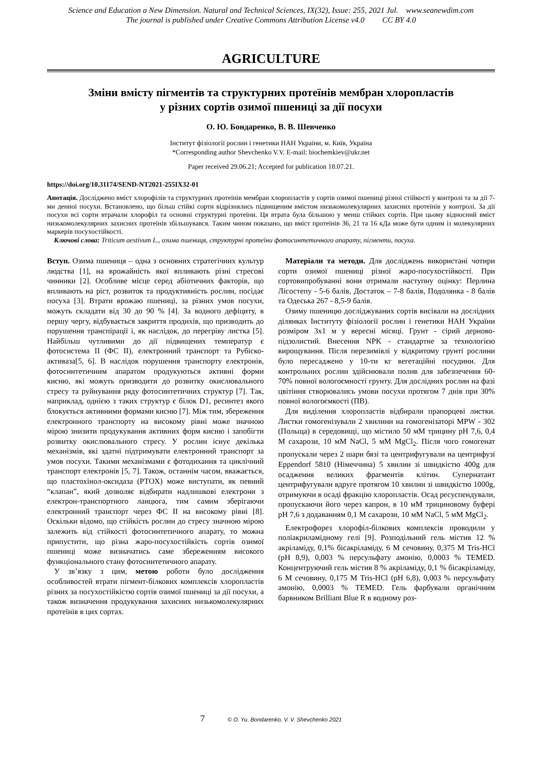Science and Education a New Dimension. Natural and Technical Sciences, IX(32), Issue: 255, 2021 Jul. www.seanewdim.com
The journal is published under Creative Commons Attribution License v4.0 CC BY 4.0
AGRICULTURE
Зміни вмісту пігментів та структурних протеїнів мембран хлоропластів
у різних сортів озимої пшениці за дії посухи
О. Ю. Бондаренко, В. В. Шевченко
Інститут фізіології рослин і генетики НАН України, м. Київ, Україна
*Corresponding author Shevchenko V.V. E-mail: biochemkiev@ukr.net
Paper received 29.06.21; Accepted for publication 18.07.21.
https://doi.org/10.31174/SEND-NT2021-255IX32-01
Анотація. Досліджено вміст хлорофілів та структурних протеїнів мембран хлоропластів у сортів озимої пшениці різної стійкості у контролі та за дії 7-ми денної посухи. Встановлено, що більш стійкі сорти відрізнялись підвищеним вмістом низькомолекулярних захисних протеїнів у контролі. За дії посухи всі сорти втрачали хлорофіл та основні структурні протеїни. Ця втрата була більшою у менш стійких сортів. При цьому відносний вміст низькомолекулярних захисних протеїнів збільшувався. Таким чином показано, що вміст протеїнів 36, 21 та 16 кДа може бути одним із молекулярних маркерів посухостійкості.
Ключові слова: Triticum aestivum L., озима пшениця, структурні протеїни фотосинтетичного апарату, пігменти, посуха.
Вступ. Озима пшениця – одна з основних стратегічних культур людства [1], на врожайність якої впливають різні стресові чинники [2]. Особливе місце серед абіотичних факторів, що впливають на ріст, розвиток та продуктивність рослин, посідає посуха [3]. Втрати врожаю пшениці, за різних умов посухи, можуть складати від 30 до 90 % [4]. За водного дефіциту, в першу чергу, відбувається закриття продихів, що призводить до порушення транспірації і, як наслідок, до перегріву листка [5]. Найбільш чутливими до дії підвищених температур є фотосистема ІІ (ФС ІІ), електронний транспорт та Рубіско-активаза[5, 6]. В наслідок порушення транспорту електронів, фотосинтетичним апаратом продукуються активні форми кисню, які можуть призводити до розвитку окислювального стресу та руйнування ряду фотосинтетичних структур [7]. Так, наприклад, однією з таких структур є білок D1, ресинтез якого блокується активними формами кисню [7]. Між тим, збереження електронного транспорту на високому рівні може значною мірою знизити продукування активних форм кисню і запобігти розвитку окислювального стресу. У рослин існує декілька механізмів, які здатні підтримувати електронний транспорт за умов посухи. Такими механізмами є фотодихання та циклічний транспорт електронів [5, 7]. Також, останнім часом, вважається, що пластохінол-оксидаза (PTOX) може виступати, як певний “клапан”, який дозволяє відбирати надлишкові електрони з електрон-транспортного ланцюга, тим самим зберігаючи електронний транспорт через ФС ІІ на високому рівні [8]. Оскільки відомо, що стійкість рослин до стресу значною мірою залежить від стійкості фотосинтетичного апарату, то можна припустити, що різна жаро-посухостійкість сортів озимої пшениці може визначатись саме збереженням високого функціонального стану фотосинтетичного апарату.
У зв’язку з цим, метою роботи було дослідження особливостей втрати пігмент-білкових комплексів хлоропластів різних за посухостійкістю сортів озимої пшениці за дії посухи, а також визначення продукування захисних низькомолекулярних протеїнів в цих сортах.
Матеріали та методи. Для досліджень використані чотири сорти озимої пшениці різної жаро-посухостійкості. При сортовипробуванні вони отримали наступну оцінку: Перлина Лісостепу - 5-6 балів, Достаток – 7-8 балів, Подолянка - 8 балів та Одеська 267 - 8,5-9 балів.
Озиму пшеницю досліджуваних сортів висівали на дослідних ділянках Інституту фізіології рослин і генетики НАН України розміром 3х1 м у вересні місяці. Грунт - сірий дерново-підзолистий. Внесення NPK - стандартне за технологією вирощування. Після перезимівлі у відкритому грунті рослини було пересаджено у 10-ти кг вегетаційні посудини. Для контрольних рослин здійснювали полив для забезпечення 60-70% повної вологоємності грунту. Для дослідних рослин на фазі цвітіння створювались умови посухи протягом 7 днів при 30% повної вологоємкості (ПВ).
Для виділення хлоропластів відбирали прапорцеві листки. Листки гомогенізували 2 хвилини на гомогенізаторі MPW - 302 (Польща) в середовищі, що містило 50 мМ трицину pH 7,6, 0,4 М сахарози, 10 мМ NaCl, 5 мМ MgCl<sub>2</sub>. Після чого гомогенат пропускали через 2 шари бязі та центрифугували на центрифузі Eppendorf 5810 (Німеччина) 5 хвилин зі швидкістю 400g для осадження великих фрагментів клітин. Супернатант центрифугували вдруге протягом 10 хвилин зі швидкістю 1000g, отримуючи в осаді фракцію хлоропластів. Осад ресуспендували, пропускаючи його через капрон, в 10 мМ трициновому буфері pH 7,6 з додаванням 0,1 М сахарози, 10 мМ NaCl, 5 мМ MgCl<sub>2</sub>.
Електрофорез хлорофіл-білкових комплексів проводили у поліакриламідному гелі [9]. Розподільний гель містив 12 % акріламіду, 0,1% бісакріламіду, 6 М сечовину, 0,375 M Tris-HCl (pH 8,9), 0,003 % персульфату амонію, 0,0003 % TEMED. Концентруючий гель містив 8 % акріламіду, 0,1 % бісакріламіду, 6 М сечовину, 0,175 M Tris-HCl (pH 6,8), 0,003 % персульфату амонію, 0,0003 % TEMED. Гель фарбували органічним барвником Brilliant Blue R в водному роз-
7 © O. Yu. Bondarenko, V. V. Shevchenko 2021